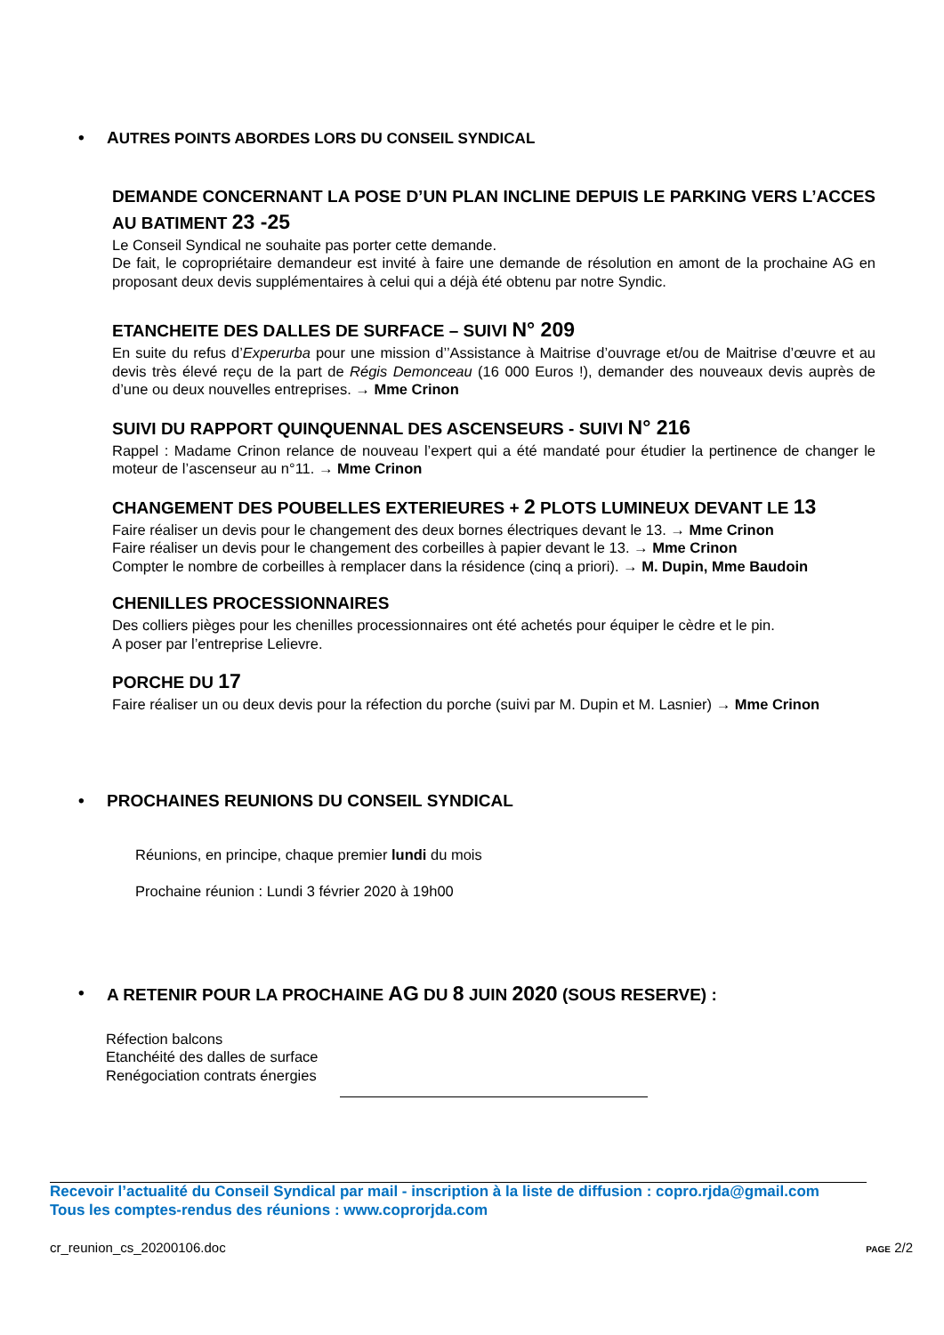• AUTRES POINTS ABORDES LORS DU CONSEIL SYNDICAL
DEMANDE CONCERNANT LA POSE D’UN PLAN INCLINE DEPUIS LE PARKING VERS L’ACCES AU BATIMENT 23 -25
Le Conseil Syndical ne souhaite pas porter cette demande.
De fait, le copropriétaire demandeur est invité à faire une demande de résolution en amont de la prochaine AG en proposant deux devis supplémentaires à celui qui a déjà été obtenu par notre Syndic.
ETANCHEITE DES DALLES DE SURFACE – SUIVI N° 209
En suite du refus d’Experurba pour une mission d’’Assistance à Maitrise d’ouvrage et/ou de Maitrise d’œuvre et au devis très élevé reçu de la part de Régis Demonceau (16 000 Euros !), demander des nouveaux devis auprès de d’une ou deux nouvelles entreprises. → Mme Crinon
SUIVI DU RAPPORT QUINQUENNAL DES ASCENSEURS - SUIVI N° 216
Rappel : Madame Crinon relance de nouveau l’expert qui a été mandaté pour étudier la pertinence de changer le moteur de l’ascenseur au n°11. → Mme Crinon
CHANGEMENT DES POUBELLES EXTERIEURES + 2 PLOTS LUMINEUX DEVANT LE 13
Faire réaliser un devis pour le changement des deux bornes électriques devant le 13. → Mme Crinon
Faire réaliser un devis pour le changement des corbeilles à papier devant le 13. → Mme Crinon
Compter le nombre de corbeilles à remplacer dans la résidence (cinq a priori). → M. Dupin, Mme Baudoin
CHENILLES PROCESSIONNAIRES
Des colliers pièges pour les chenilles processionnaires ont été achetés pour équiper le cèdre et le pin.
A poser par l’entreprise Lelievre.
PORCHE DU 17
Faire réaliser un ou deux devis pour la réfection du porche (suivi par M. Dupin et M. Lasnier) → Mme Crinon
• PROCHAINES REUNIONS DU CONSEIL SYNDICAL
Réunions, en principe, chaque premier lundi du mois
Prochaine réunion : Lundi 3 février 2020 à 19h00
• A RETENIR POUR LA PROCHAINE AG DU 8 JUIN 2020 (SOUS RESERVE) :
Réfection balcons
Etanchéité des dalles de surface
Renégociation contrats énergies
Recevoir l’actualité du Conseil Syndical par mail - inscription à la liste de diffusion : copro.rjda@gmail.com
Tous les comptes-rendus des réunions : www.coprorjda.com
cr_reunion_cs_20200106.doc PAGE 2/2